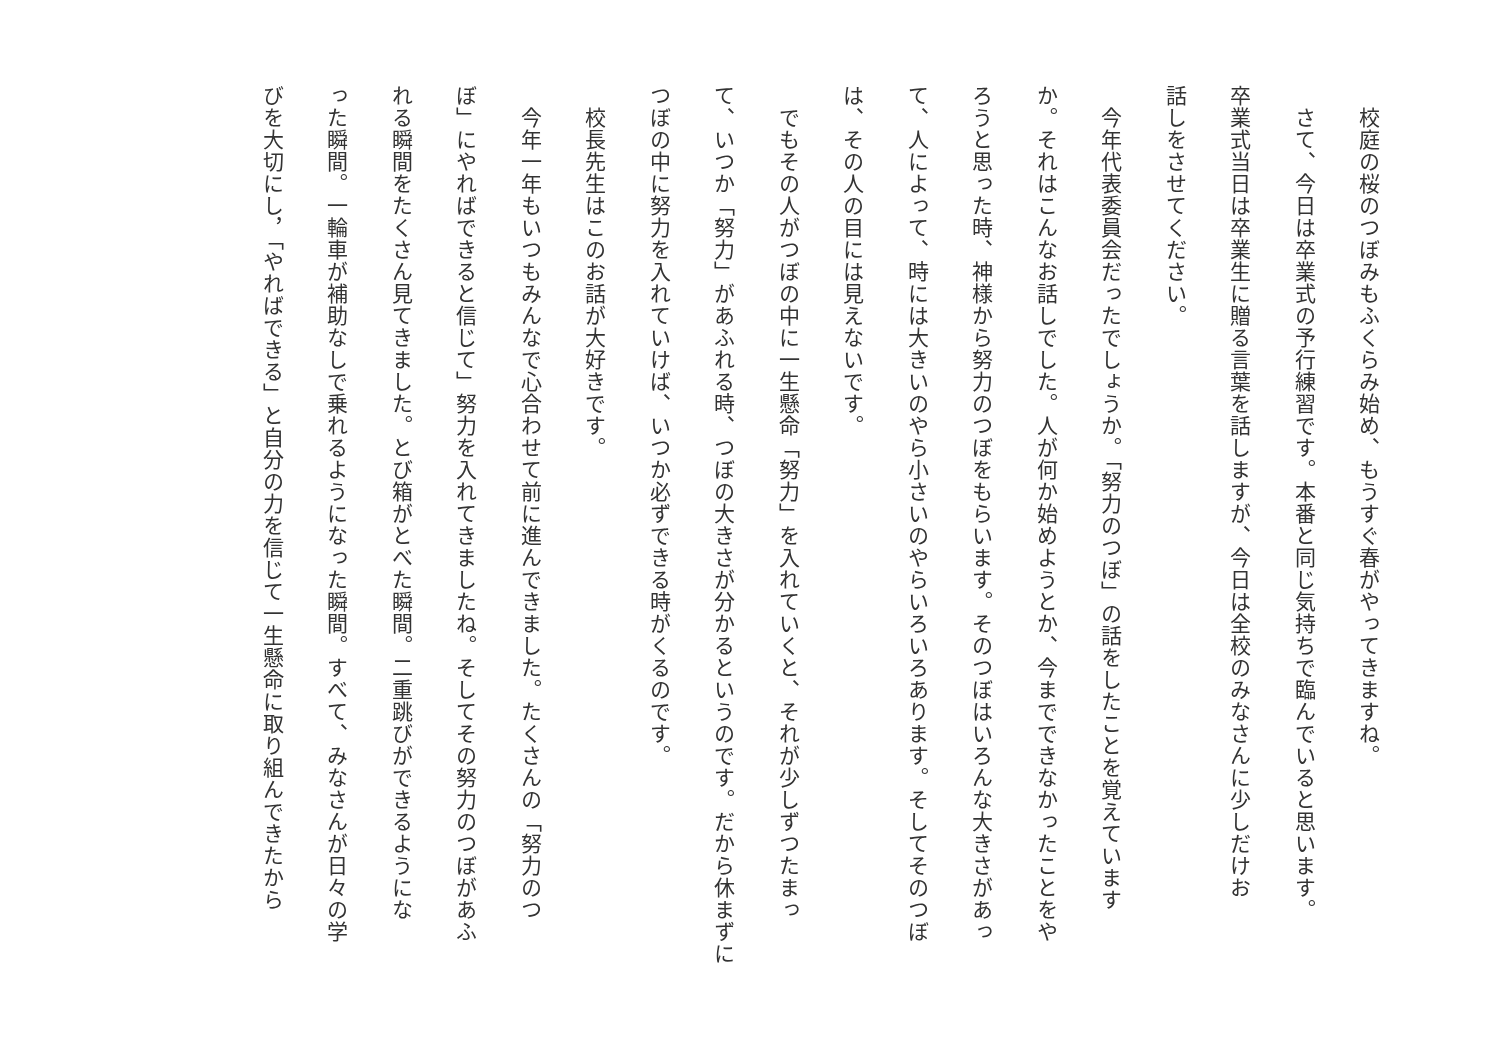校庭の桜のつぼみもふくらみ始め、もうすぐ春がやってきますね。
　さて、今日は卒業式の予行練習です。本番と同じ気持ちで臨んでいると思います。
卒業式当日は卒業生に贈る言葉を話しますが、今日は全校のみなさんに少しだけお
話しをさせてください。
　今年代表委員会だったでしょうか。「努力のつぼ」の話をしたことを覚えています
か。それはこんなお話しでした。人が何か始めようとか、今までできなかったことをや
ろうと思った時、神様から努力のつぼをもらいます。そのつぼはいろんな大きさがあっ
て、人によって、時には大きいのやら小さいのやらいろいろあります。そしてそのつぼ
は、その人の目には見えないです。
　でもその人がつぼの中に一生懸命「努力」を入れていくと、それが少しずつたまっ
て、いつか「努力」があふれる時、つぼの大きさが分かるというのです。だから休まずに
つぼの中に努力を入れていけば、いつか必ずできる時がくるのです。
　校長先生はこのお話が大好きです。
　今年一年もいつもみんなで心合わせて前に進んできました。たくさんの「努力のつ
ぼ」にやればできると信じて」努力を入れてきましたね。そしてその努力のつぼがあふ
れる瞬間をたくさん見てきました。とび箱がとべた瞬間。二重跳びができるようにな
った瞬間。一輪車が補助なしで乗れるようになった瞬間。すべて、みなさんが日々の学
びを大切にし，「やればできる」と自分の力を信じて一生懸命に取り組んできたから